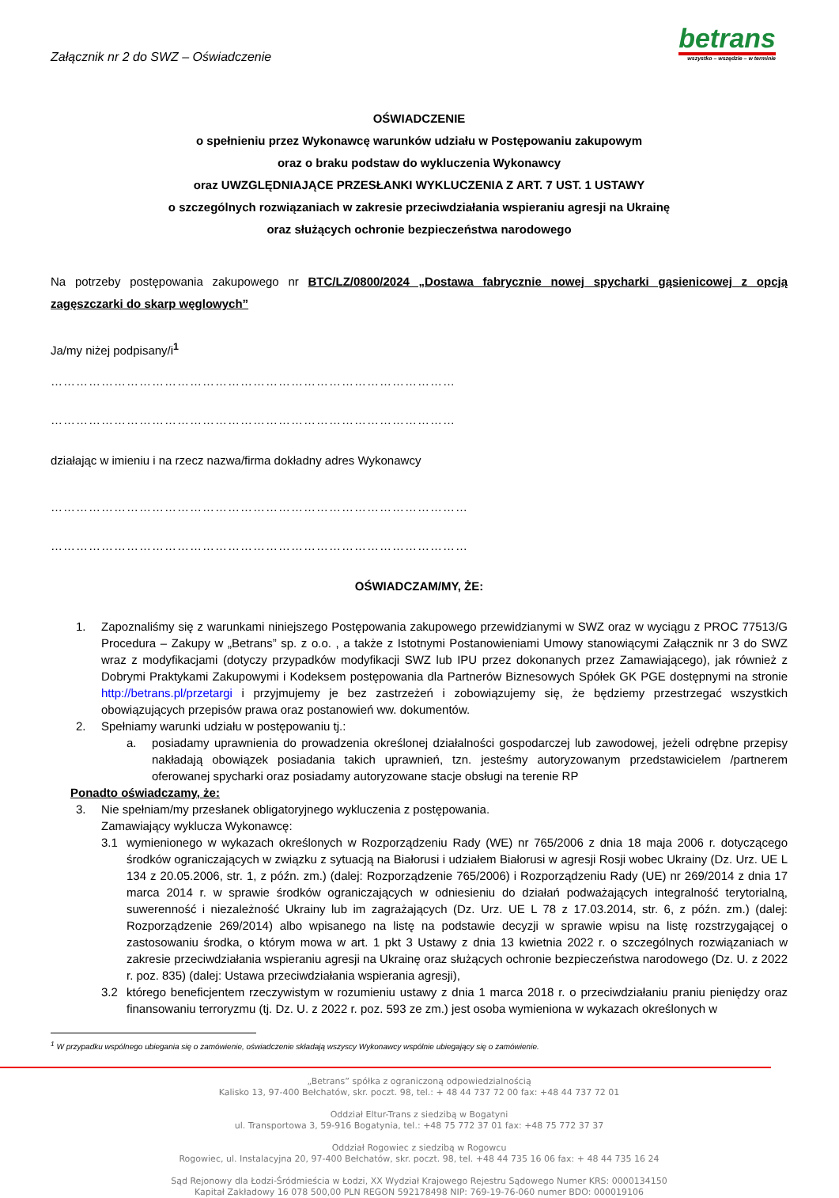Załącznik nr 2 do SWZ – Oświadczenie
betrans
wszystko – wszędzie – w terminie
OŚWIADCZENIE
o spełnieniu przez Wykonawcę warunków udziału w Postępowaniu zakupowym
oraz o braku podstaw do wykluczenia Wykonawcy
oraz UWZGLĘDNIAJĄCE PRZESŁANKI WYKLUCZENIA Z ART. 7 UST. 1 USTAWY
o szczególnych rozwiązaniach w zakresie przeciwdziałania wspieraniu agresji na Ukrainę
oraz służących ochronie bezpieczeństwa narodowego
Na potrzeby postępowania zakupowego nr BTC/LZ/0800/2024 „Dostawa fabrycznie nowej spycharki gąsienicowej z opcją zagęszczarki do skarp węglowych”
Ja/my niżej podpisany/i<sup>1</sup>
……………………………………………………………………………………
……………………………………………………………………………………
działając w imieniu i na rzecz nazwa/firma dokładny adres Wykonawcy
………………………………………………………………………………………
………………………………………………………………………………………
OŚWIADCZAM/MY, ŻE:
1.
Zapoznaliśmy się z warunkami niniejszego Postępowania zakupowego przewidzianymi w SWZ oraz w wyciągu z PROC 77513/G Procedura – Zakupy w „Betrans” sp. z o.o. , a także z Istotnymi Postanowieniami Umowy stanowiącymi Załącznik nr 3 do SWZ wraz z modyfikacjami (dotyczy przypadków modyfikacji SWZ lub IPU przez dokonanych przez Zamawiającego), jak również z Dobrymi Praktykami Zakupowymi i Kodeksem postępowania dla Partnerów Biznesowych Spółek GK PGE dostępnymi na stronie http://betrans.pl/przetargi i przyjmujemy je bez zastrzeżeń i zobowiązujemy się, że będziemy przestrzegać wszystkich obowiązujących przepisów prawa oraz postanowień ww. dokumentów.
2.
Spełniamy warunki udziału w postępowaniu tj.:
a.
posiadamy uprawnienia do prowadzenia określonej działalności gospodarczej lub zawodowej, jeżeli odrębne przepisy nakładają obowiązek posiadania takich uprawnień, tzn. jesteśmy autoryzowanym przedstawicielem /partnerem oferowanej spycharki oraz posiadamy autoryzowane stacje obsługi na terenie RP
Ponadto oświadczamy, że:
3.
Nie spełniam/my przesłanek obligatoryjnego wykluczenia z postępowania.
Zamawiający wyklucza Wykonawcę:
3.1
wymienionego w wykazach określonych w Rozporządzeniu Rady (WE) nr 765/2006 z dnia 18 maja 2006 r. dotyczącego środków ograniczających w związku z sytuacją na Białorusi i udziałem Białorusi w agresji Rosji wobec Ukrainy (Dz. Urz. UE L 134 z 20.05.2006, str. 1, z późn. zm.) (dalej: Rozporządzenie 765/2006) i Rozporządzeniu Rady (UE) nr 269/2014 z dnia 17 marca 2014 r. w sprawie środków ograniczających w odniesieniu do działań podważających integralność terytorialną, suwerenność i niezależność Ukrainy lub im zagrażających (Dz. Urz. UE L 78 z 17.03.2014, str. 6, z późn. zm.) (dalej: Rozporządzenie 269/2014) albo wpisanego na listę na podstawie decyzji w sprawie wpisu na listę rozstrzygającej o zastosowaniu środka, o którym mowa w art. 1 pkt 3 Ustawy z dnia 13 kwietnia 2022 r. o szczególnych rozwiązaniach w zakresie przeciwdziałania wspieraniu agresji na Ukrainę oraz służących ochronie bezpieczeństwa narodowego (Dz. U. z 2022 r. poz. 835) (dalej: Ustawa przeciwdziałania wspierania agresji),
3.2
którego beneficjentem rzeczywistym w rozumieniu ustawy z dnia 1 marca 2018 r. o przeciwdziałaniu praniu pieniędzy oraz finansowaniu terroryzmu (tj. Dz. U. z 2022 r. poz. 593 ze zm.) jest osoba wymieniona w wykazach określonych w
<sup>1</sup> W przypadku wspólnego ubiegania się o zamówienie, oświadczenie składają wszyscy Wykonawcy wspólnie ubiegający się o zamówienie.
„Betrans” spółka z ograniczoną odpowiedzialnością
Kalisko 13, 97-400 Bełchatów, skr. poczt. 98, tel.: + 48 44 737 72 00 fax: +48 44 737 72 01
Oddział Eltur-Trans z siedzibą w Bogatyni
ul. Transportowa 3, 59-916 Bogatynia, tel.: +48 75 772 37 01 fax: +48 75 772 37 37
Oddział Rogowiec z siedzibą w Rogowcu
Rogowiec, ul. Instalacyjna 20, 97-400 Bełchatów, skr. poczt. 98, tel. +48 44 735 16 06 fax: + 48 44 735 16 24
Sąd Rejonowy dla Łodzi-Śródmieścia w Łodzi, XX Wydział Krajowego Rejestru Sądowego Numer KRS: 0000134150
Kapitał Zakładowy 16 078 500,00 PLN REGON 592178498 NIP: 769-19-76-060 numer BDO: 000019106